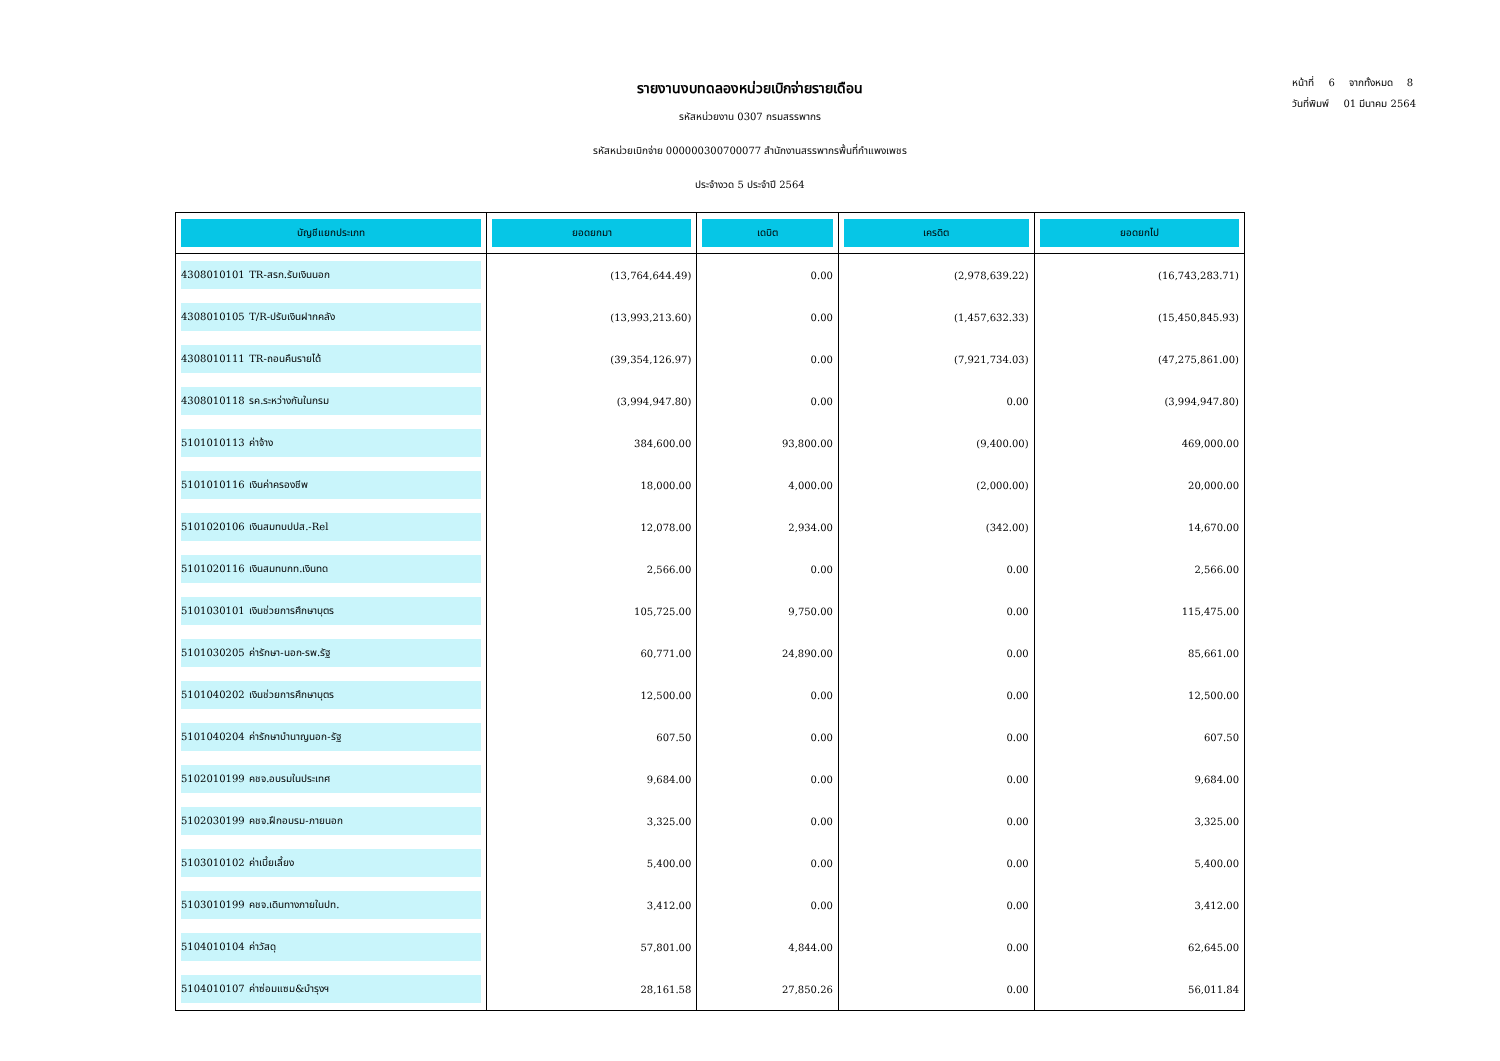หน้าที่ 6 จากทั้งหมด 8
วันที่พิมพ์ 01 มีนาคม 2564
รายงานงบทดลองหน่วยเบิกจ่ายรายเดือน
รหัสหน่วยงาน 0307 กรมสรรพากร
รหัสหน่วยเบิกจ่าย 000000300700077 สำนักงานสรรพากรพื้นที่กำแพงเพชร
ประจำงวด 5 ประจำปี 2564
| บัญชีแยกประเภท | ยอดยกมา | เดบิต | เครดิต | ยอดยกไป |
| --- | --- | --- | --- | --- |
| 4308010101 TR-สรก.รับเงินนอก | (13,764,644.49) | 0.00 | (2,978,639.22) | (16,743,283.71) |
| 4308010105 T/R-ปรับเงินฝากคลัง | (13,993,213.60) | 0.00 | (1,457,632.33) | (15,450,845.93) |
| 4308010111 TR-ถอนคืนรายได้ | (39,354,126.97) | 0.00 | (7,921,734.03) | (47,275,861.00) |
| 4308010118 รค.ระหว่างกันในกรม | (3,994,947.80) | 0.00 | 0.00 | (3,994,947.80) |
| 5101010113 ค่าจ้าง | 384,600.00 | 93,800.00 | (9,400.00) | 469,000.00 |
| 5101010116 เงินค่าครองชีพ | 18,000.00 | 4,000.00 | (2,000.00) | 20,000.00 |
| 5101020106 เงินสมทบปปส.-Rel | 12,078.00 | 2,934.00 | (342.00) | 14,670.00 |
| 5101020116 เงินสมทบกท.เงินทด | 2,566.00 | 0.00 | 0.00 | 2,566.00 |
| 5101030101 เงินช่วยการศึกษาบุตร | 105,725.00 | 9,750.00 | 0.00 | 115,475.00 |
| 5101030205 ค่ารักษา-นอก-รพ.รัฐ | 60,771.00 | 24,890.00 | 0.00 | 85,661.00 |
| 5101040202 เงินช่วยการศึกษาบุตร | 12,500.00 | 0.00 | 0.00 | 12,500.00 |
| 5101040204 ค่ารักษาบำนาญนอก-รัฐ | 607.50 | 0.00 | 0.00 | 607.50 |
| 5102010199 คชจ.อบรมในประเทศ | 9,684.00 | 0.00 | 0.00 | 9,684.00 |
| 5102030199 คชจ.ฝึกอบรม-ภายนอก | 3,325.00 | 0.00 | 0.00 | 3,325.00 |
| 5103010102 ค่าเบี้ยเลี้ยง | 5,400.00 | 0.00 | 0.00 | 5,400.00 |
| 5103010199 คชจ.เดินทางภายในปท. | 3,412.00 | 0.00 | 0.00 | 3,412.00 |
| 5104010104 ค่าวัสดุ | 57,801.00 | 4,844.00 | 0.00 | 62,645.00 |
| 5104010107 ค่าซ่อมแซม&บำรุงฯ | 28,161.58 | 27,850.26 | 0.00 | 56,011.84 |